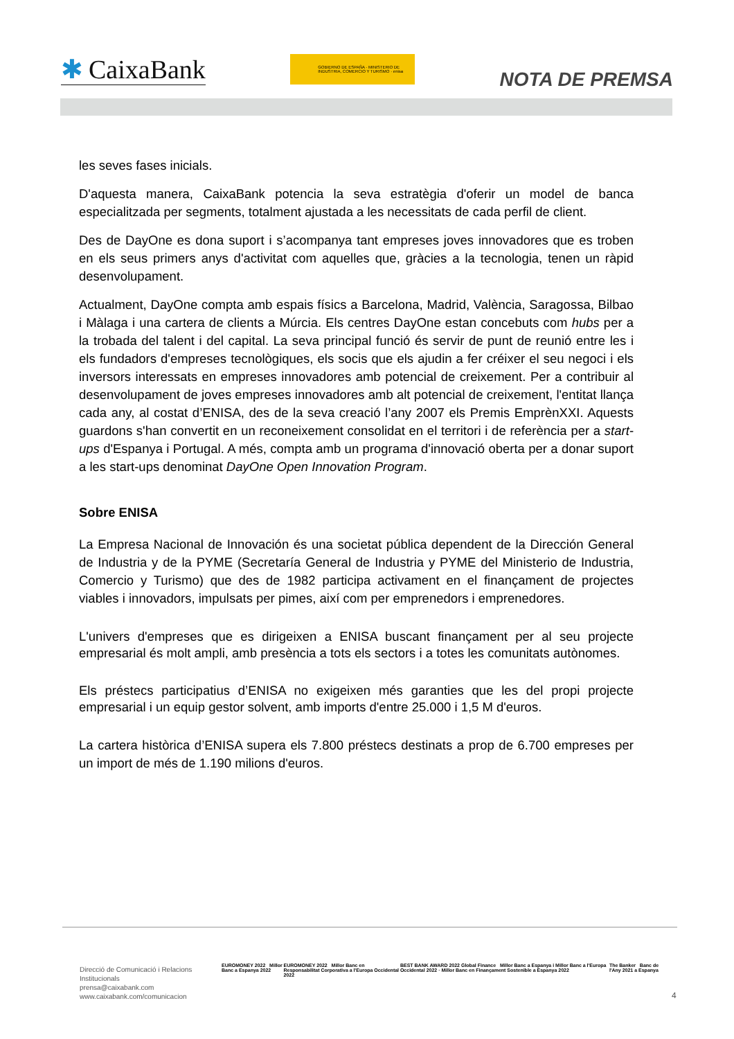✱ CaixaBank
GOBIERNO DE ESPAÑA · MINISTERIO DE INDUSTRIA, COMERCIO Y TURISMO · enisa
NOTA DE PREMSA
les seves fases inicials.
D'aquesta manera, CaixaBank potencia la seva estratègia d'oferir un model de banca especialitzada per segments, totalment ajustada a les necessitats de cada perfil de client.
Des de DayOne es dona suport i s’acompanya tant empreses joves innovadores que es troben en els seus primers anys d'activitat com aquelles que, gràcies a la tecnologia, tenen un ràpid desenvolupament.
Actualment, DayOne compta amb espais físics a Barcelona, Madrid, València, Saragossa, Bilbao i Màlaga i una cartera de clients a Múrcia. Els centres DayOne estan concebuts com hubs per a la trobada del talent i del capital. La seva principal funció és servir de punt de reunió entre les i els fundadors d'empreses tecnològiques, els socis que els ajudin a fer créixer el seu negoci i els inversors interessats en empreses innovadores amb potencial de creixement. Per a contribuir al desenvolupament de joves empreses innovadores amb alt potencial de creixement, l'entitat llança cada any, al costat d’ENISA, des de la seva creació l’any 2007 els Premis EmprènXXI. Aquests guardons s'han convertit en un reconeixement consolidat en el territori i de referència per a start-ups d'Espanya i Portugal. A més, compta amb un programa d'innovació oberta per a donar suport a les start-ups denominat DayOne Open Innovation Program.
Sobre ENISA
La Empresa Nacional de Innovación és una societat pública dependent de la Dirección General de Industria y de la PYME (Secretaría General de Industria y PYME del Ministerio de Industria, Comercio y Turismo) que des de 1982 participa activament en el finançament de projectes viables i innovadors, impulsats per pimes, així com per emprenedors i emprenedores.
L'univers d'empreses que es dirigeixen a ENISA buscant finançament per al seu projecte empresarial és molt ampli, amb presència a tots els sectors i a totes les comunitats autònomes.
Els préstecs participatius d’ENISA no exigeixen més garanties que les del propi projecte empresarial i un equip gestor solvent, amb imports d'entre 25.000 i 1,5 M d'euros.
La cartera històrica d’ENISA supera els 7.800 préstecs destinats a prop de 6.700 empreses per un import de més de 1.190 milions d'euros.
Direcció de Comunicació i Relacions
Institucionals
prensa@caixabank.com
www.caixabank.com/comunicacion
EUROMONEY 2022 Millor Banc a Espanya 2022
EUROMONEY 2022 Millor Banc en Responsabilitat Corporativa a l'Europa Occidental 2022
BEST BANK AWARD 2022 Global Finance Millor Banc a Espanya i Millor Banc a l'Europa Occidental 2022 · Millor Banc en Finançament Sostenible a Espanya 2022
The Banker Banc de l'Any 2021 a Espanya
4